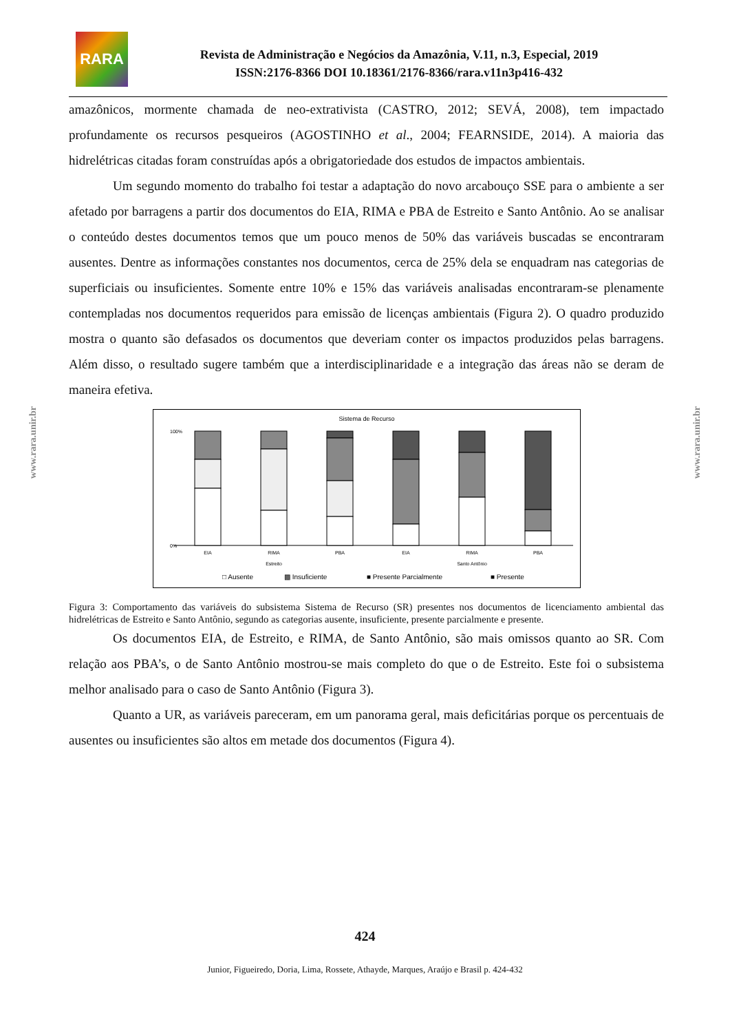RARA
Revista de Administração e Negócios da Amazônia, V.11, n.3, Especial, 2019
ISSN:2176-8366 DOI 10.18361/2176-8366/rara.v11n3p416-432
www.rara.unir.br
www.rara.unir.br
amazônicos, mormente chamada de neo-extrativista (CASTRO, 2012; SEVÁ, 2008), tem impactado profundamente os recursos pesqueiros (AGOSTINHO et al., 2004; FEARNSIDE, 2014). A maioria das hidrelétricas citadas foram construídas após a obrigatoriedade dos estudos de impactos ambientais.
Um segundo momento do trabalho foi testar a adaptação do novo arcabouço SSE para o ambiente a ser afetado por barragens a partir dos documentos do EIA, RIMA e PBA de Estreito e Santo Antônio. Ao se analisar o conteúdo destes documentos temos que um pouco menos de 50% das variáveis buscadas se encontraram ausentes. Dentre as informações constantes nos documentos, cerca de 25% dela se enquadram nas categorias de superficiais ou insuficientes. Somente entre 10% e 15% das variáveis analisadas encontraram-se plenamente contempladas nos documentos requeridos para emissão de licenças ambientais (Figura 2). O quadro produzido mostra o quanto são defasados os documentos que deveriam conter os impactos produzidos pelas barragens. Além disso, o resultado sugere também que a interdisciplinaridade e a integração das áreas não se deram de maneira efetiva.
Sistema de Recurso
100%
0%
EIA
RIMA
PBA
EIA
RIMA
PBA
Estreito
Santo Antônio
□ Ausente
▩ Insuficiente
■ Presente Parcialmente
■ Presente
Figura 3: Comportamento das variáveis do subsistema Sistema de Recurso (SR) presentes nos documentos de licenciamento ambiental das hidrelétricas de Estreito e Santo Antônio, segundo as categorias ausente, insuficiente, presente parcialmente e presente.
Os documentos EIA, de Estreito, e RIMA, de Santo Antônio, são mais omissos quanto ao SR. Com relação aos PBA’s, o de Santo Antônio mostrou-se mais completo do que o de Estreito. Este foi o subsistema melhor analisado para o caso de Santo Antônio (Figura 3).
Quanto a UR, as variáveis pareceram, em um panorama geral, mais deficitárias porque os percentuais de ausentes ou insuficientes são altos em metade dos documentos (Figura 4).
424
Junior, Figueiredo, Doria, Lima, Rossete, Athayde, Marques, Araújo e Brasil p. 424-432